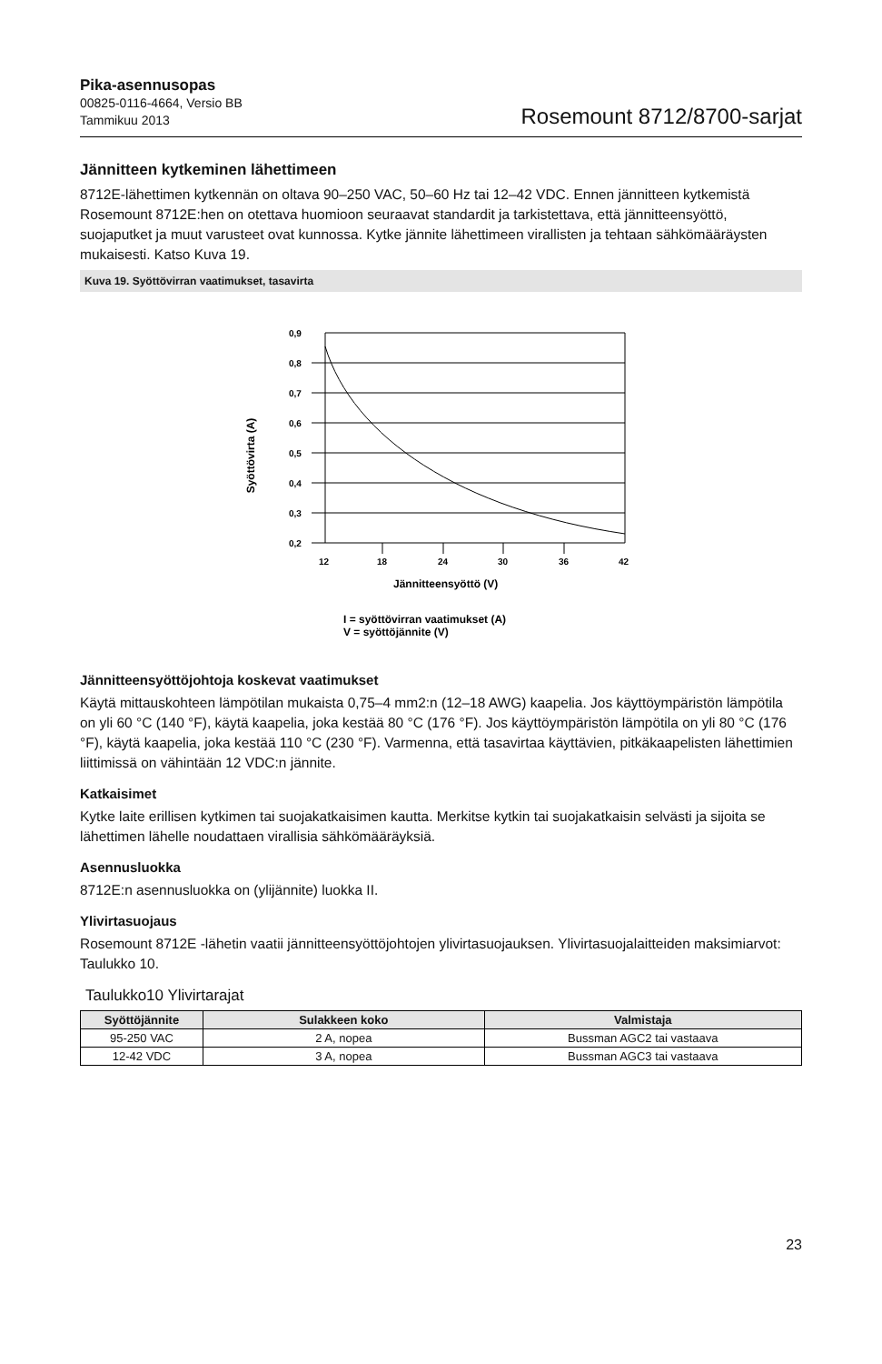Pika-asennusopas
00825-0116-4664, Versio BB
Tammikuu 2013
Rosemount 8712/8700-sarjat
Jännitteen kytkeminen lähettimeen
8712E-lähettimen kytkennän on oltava 90–250 VAC, 50–60 Hz tai 12–42 VDC. Ennen jännitteen kytkemistä Rosemount 8712E:hen on otettava huomioon seuraavat standardit ja tarkistettava, että jännitteensyöttö, suojaputket ja muut varusteet ovat kunnossa. Kytke jännite lähettimeen virallisten ja tehtaan sähkömääräysten mukaisesti. Katso Kuva 19.
Kuva 19. Syöttövirran vaatimukset, tasavirta
Syöttövirta (A)
0,9
0,8
0,7
0,6
0,5
0,4
0,3
0,2
12
18
24
30
36
42
Jännitteensyöttö (V)
I = syöttövirran vaatimukset (A)
V = syöttöjännite (V)
Jännitteensyöttöjohtoja koskevat vaatimukset
Käytä mittauskohteen lämpötilan mukaista 0,75–4 mm2:n (12–18 AWG) kaapelia. Jos käyttöympäristön lämpötila on yli 60 °C (140 °F), käytä kaapelia, joka kestää 80 °C (176 °F). Jos käyttöympäristön lämpötila on yli 80 °C (176 °F), käytä kaapelia, joka kestää 110 °C (230 °F). Varmenna, että tasavirtaa käyttävien, pitkäkaapelisten lähettimien liittimissä on vähintään 12 VDC:n jännite.
Katkaisimet
Kytke laite erillisen kytkimen tai suojakatkaisimen kautta. Merkitse kytkin tai suojakatkaisin selvästi ja sijoita se lähettimen lähelle noudattaen virallisia sähkömääräyksiä.
Asennusluokka
8712E:n asennusluokka on (ylijännite) luokka II.
Ylivirtasuojaus
Rosemount 8712E -lähetin vaatii jännitteensyöttöjohtojen ylivirtasuojauksen. Ylivirtasuojalaitteiden maksimiarvot: Taulukko 10.
Taulukko10 Ylivirtarajat
| Syöttöjännite | Sulakkeen koko | Valmistaja |
| --- | --- | --- |
| 95-250 VAC | 2 A, nopea | Bussman AGC2 tai vastaava |
| 12-42 VDC | 3 A, nopea | Bussman AGC3 tai vastaava |
23